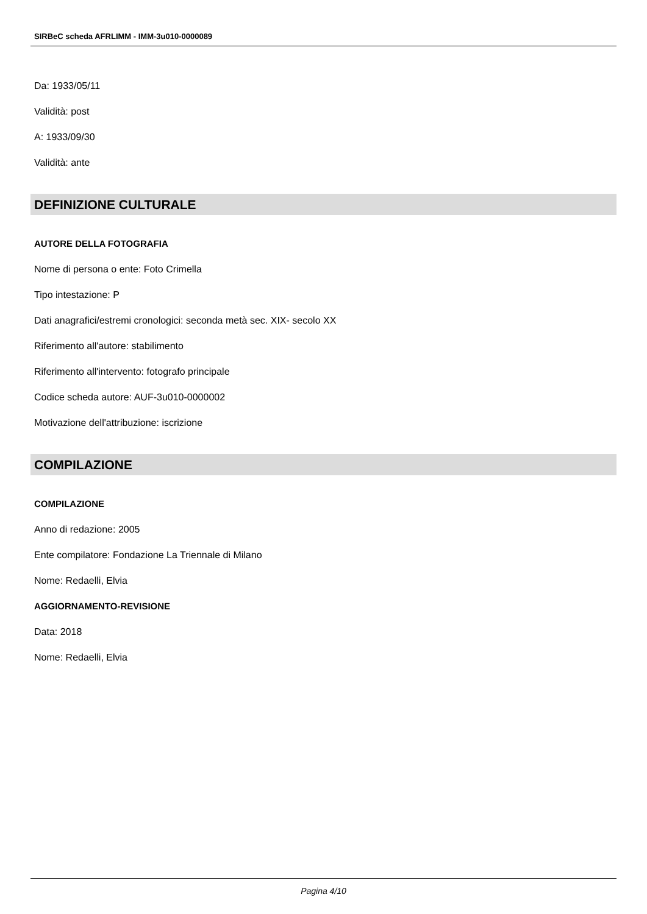SIRBeC scheda AFRLIMM - IMM-3u010-0000089
Da: 1933/05/11
Validità: post
A: 1933/09/30
Validità: ante
DEFINIZIONE CULTURALE
AUTORE DELLA FOTOGRAFIA
Nome di persona o ente: Foto Crimella
Tipo intestazione: P
Dati anagrafici/estremi cronologici: seconda metà sec. XIX- secolo XX
Riferimento all'autore: stabilimento
Riferimento all'intervento: fotografo principale
Codice scheda autore: AUF-3u010-0000002
Motivazione dell'attribuzione: iscrizione
COMPILAZIONE
COMPILAZIONE
Anno di redazione: 2005
Ente compilatore: Fondazione La Triennale di Milano
Nome: Redaelli, Elvia
AGGIORNAMENTO-REVISIONE
Data: 2018
Nome: Redaelli, Elvia
Pagina 4/10